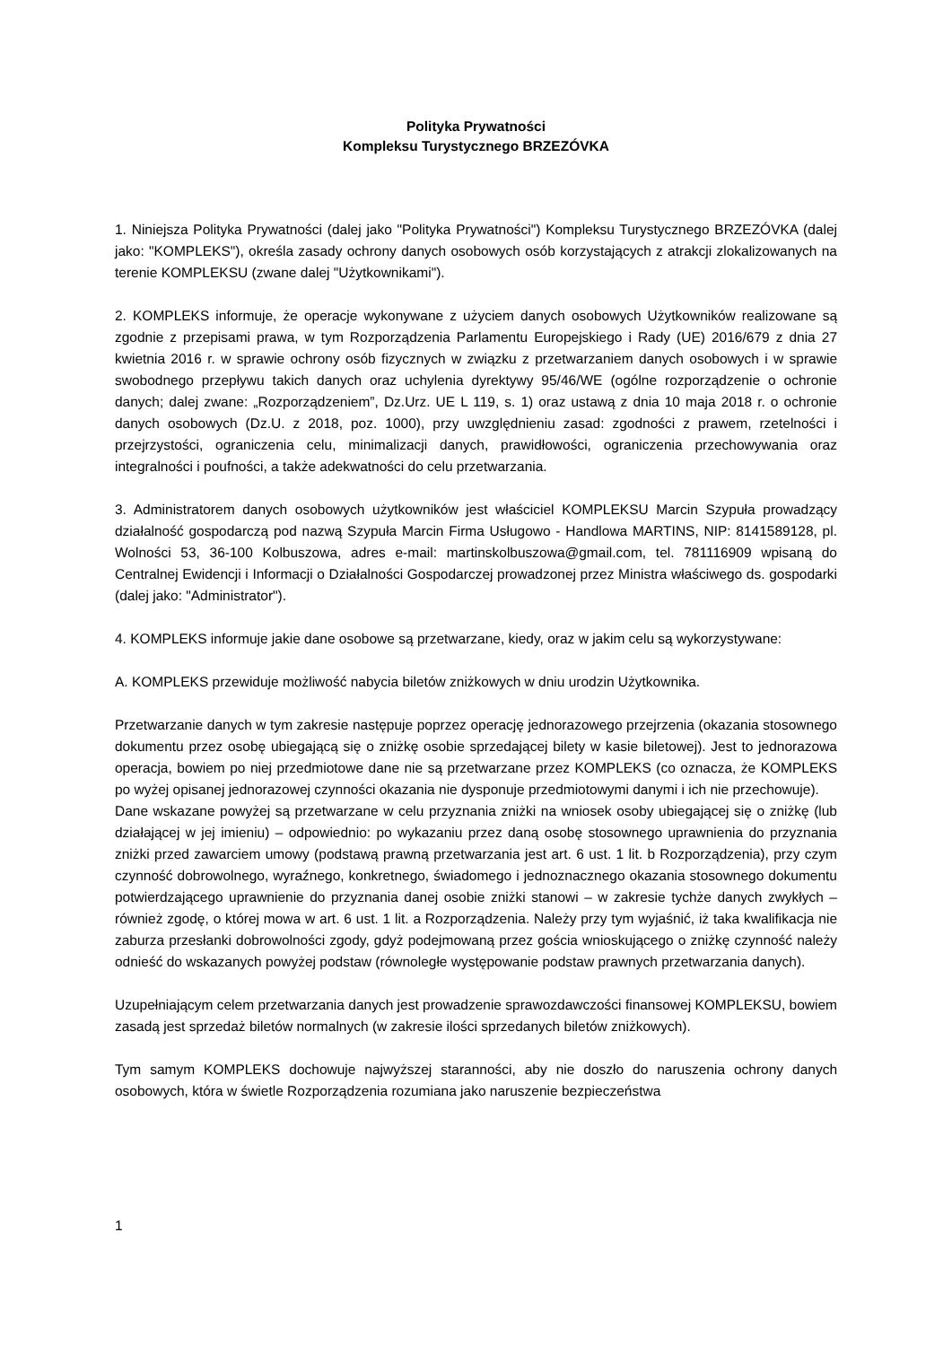Polityka Prywatności
Kompleksu Turystycznego BRZEZÓVKA
1. Niniejsza Polityka Prywatności (dalej jako "Polityka Prywatności") Kompleksu Turystycznego BRZEZÓVKA (dalej jako: "KOMPLEKS"), określa zasady ochrony danych osobowych osób korzystających z atrakcji zlokalizowanych na terenie KOMPLEKSU (zwane dalej "Użytkownikami").
2. KOMPLEKS informuje, że operacje wykonywane z użyciem danych osobowych Użytkowników realizowane są zgodnie z przepisami prawa, w tym Rozporządzenia Parlamentu Europejskiego i Rady (UE) 2016/679 z dnia 27 kwietnia 2016 r. w sprawie ochrony osób fizycznych w związku z przetwarzaniem danych osobowych i w sprawie swobodnego przepływu takich danych oraz uchylenia dyrektywy 95/46/WE (ogólne rozporządzenie o ochronie danych; dalej zwane: „Rozporządzeniem”, Dz.Urz. UE L 119, s. 1) oraz ustawą z dnia 10 maja 2018 r. o ochronie danych osobowych (Dz.U. z 2018, poz. 1000), przy uwzględnieniu zasad: zgodności z prawem, rzetelności i przejrzystości, ograniczenia celu, minimalizacji danych, prawidłowości, ograniczenia przechowywania oraz integralności i poufności, a także adekwatności do celu przetwarzania.
3. Administratorem danych osobowych użytkowników jest właściciel KOMPLEKSU Marcin Szypuła prowadzący działalność gospodarczą pod nazwą Szypuła Marcin Firma Usługowo - Handlowa MARTINS, NIP: 8141589128, pl. Wolności 53, 36-100 Kolbuszowa, adres e-mail: martinskolbuszowa@gmail.com, tel. 781116909 wpisaną do Centralnej Ewidencji i Informacji o Działalności Gospodarczej prowadzonej przez Ministra właściwego ds. gospodarki (dalej jako: "Administrator").
4. KOMPLEKS informuje jakie dane osobowe są przetwarzane, kiedy, oraz w jakim celu są wykorzystywane:
A. KOMPLEKS przewiduje możliwość nabycia biletów zniżkowych w dniu urodzin Użytkownika.
Przetwarzanie danych w tym zakresie następuje poprzez operację jednorazowego przejrzenia (okazania stosownego dokumentu przez osobę ubiegającą się o zniżkę osobie sprzedającej bilety w kasie biletowej). Jest to jednorazowa operacja, bowiem po niej przedmiotowe dane nie są przetwarzane przez KOMPLEKS (co oznacza, że KOMPLEKS po wyżej opisanej jednorazowej czynności okazania nie dysponuje przedmiotowymi danymi i ich nie przechowuje).
Dane wskazane powyżej są przetwarzane w celu przyznania zniżki na wniosek osoby ubiegającej się o zniżkę (lub działającej w jej imieniu) – odpowiednio: po wykazaniu przez daną osobę stosownego uprawnienia do przyznania zniżki przed zawarciem umowy (podstawą prawną przetwarzania jest art. 6 ust. 1 lit. b Rozporządzenia), przy czym czynność dobrowolnego, wyraźnego, konkretnego, świadomego i jednoznacznego okazania stosownego dokumentu potwierdzającego uprawnienie do przyznania danej osobie zniżki stanowi – w zakresie tychże danych zwykłych – również zgodę, o której mowa w art. 6 ust. 1 lit. a Rozporządzenia. Należy przy tym wyjaśnić, iż taka kwalifikacja nie zaburza przesłanki dobrowolności zgody, gdyż podejmowaną przez gościa wnioskującego o zniżkę czynność należy odnieść do wskazanych powyżej podstaw (równoległe występowanie podstaw prawnych przetwarzania danych).
Uzupełniającym celem przetwarzania danych jest prowadzenie sprawozdawczości finansowej KOMPLEKSU, bowiem zasadą jest sprzedaż biletów normalnych (w zakresie ilości sprzedanych biletów zniżkowych).
Tym samym KOMPLEKS dochowuje najwyższej staranności, aby nie doszło do naruszenia ochrony danych osobowych, która w świetle Rozporządzenia rozumiana jako naruszenie bezpieczeństwa
1